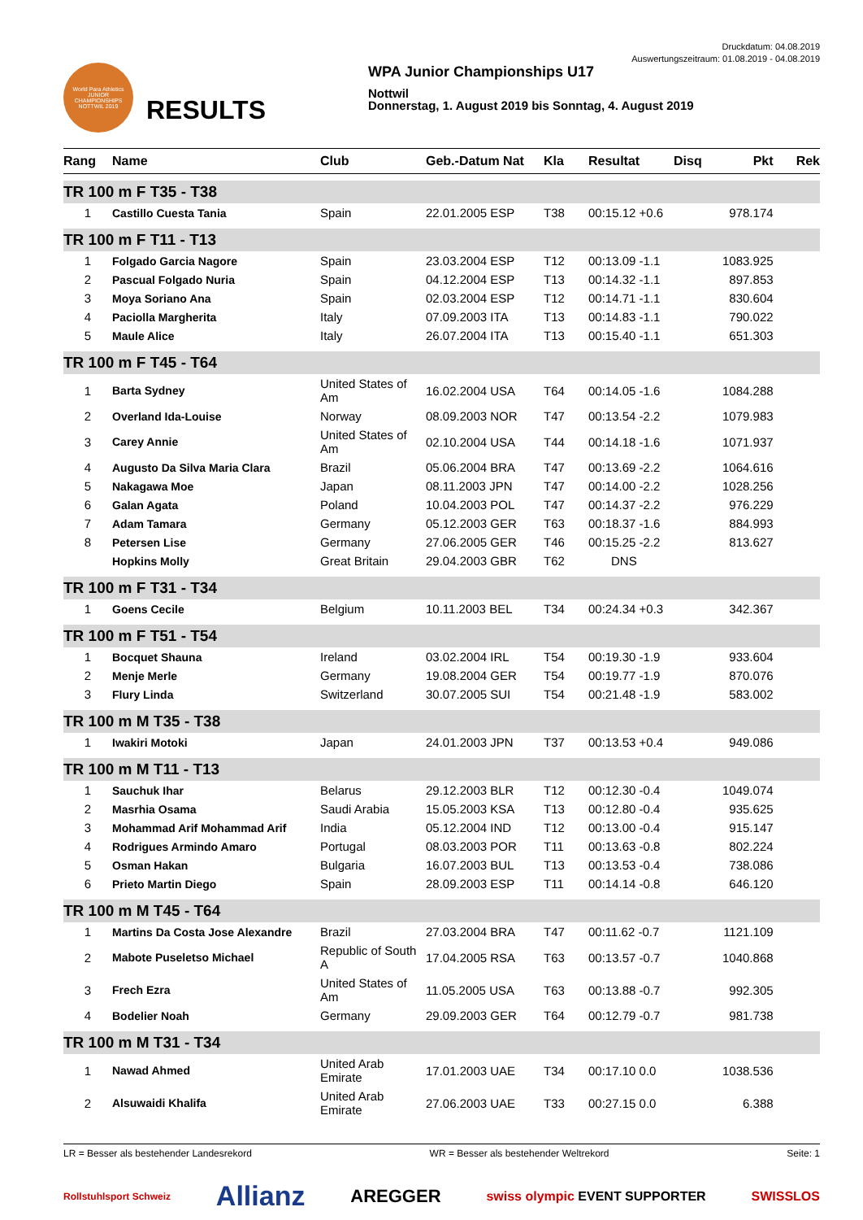Druckdatum: 04.08.2019
Auswertungszeitraum: 01.08.2019 - 04.08.2019
World Para Athletics
JUNIOR CHAMPIONSHIPS
NOTTWIL 2019
RESULTS
WPA Junior Championships U17
Nottwil
Donnerstag, 1. August 2019 bis Sonntag, 4. August 2019
| Rang | Name | Club | Geb.-Datum Nat | Kla | Resultat | Disq | Pkt | Rek |
| --- | --- | --- | --- | --- | --- | --- | --- | --- |
| TR 100 m F T35 - T38 | | | | | | | | |
| 1 | Castillo Cuesta Tania | Spain | 22.01.2005 ESP | T38 | 00:15.12 +0.6 | | 978.174 | |
| TR 100 m F T11 - T13 | | | | | | | | |
| 1 | Folgado Garcia Nagore | Spain | 23.03.2004 ESP | T12 | 00:13.09 -1.1 | | 1083.925 | |
| 2 | Pascual Folgado Nuria | Spain | 04.12.2004 ESP | T13 | 00:14.32 -1.1 | | 897.853 | |
| 3 | Moya Soriano Ana | Spain | 02.03.2004 ESP | T12 | 00:14.71 -1.1 | | 830.604 | |
| 4 | Paciolla Margherita | Italy | 07.09.2003 ITA | T13 | 00:14.83 -1.1 | | 790.022 | |
| 5 | Maule Alice | Italy | 26.07.2004 ITA | T13 | 00:15.40 -1.1 | | 651.303 | |
| TR 100 m F T45 - T64 | | | | | | | | |
| 1 | Barta Sydney | United States of Am | 16.02.2004 USA | T64 | 00:14.05 -1.6 | | 1084.288 | |
| 2 | Overland Ida-Louise | Norway | 08.09.2003 NOR | T47 | 00:13.54 -2.2 | | 1079.983 | |
| 3 | Carey Annie | United States of Am | 02.10.2004 USA | T44 | 00:14.18 -1.6 | | 1071.937 | |
| 4 | Augusto Da Silva Maria Clara | Brazil | 05.06.2004 BRA | T47 | 00:13.69 -2.2 | | 1064.616 | |
| 5 | Nakagawa Moe | Japan | 08.11.2003 JPN | T47 | 00:14.00 -2.2 | | 1028.256 | |
| 6 | Galan Agata | Poland | 10.04.2003 POL | T47 | 00:14.37 -2.2 | | 976.229 | |
| 7 | Adam Tamara | Germany | 05.12.2003 GER | T63 | 00:18.37 -1.6 | | 884.993 | |
| 8 | Petersen Lise | Germany | 27.06.2005 GER | T46 | 00:15.25 -2.2 | | 813.627 | |
| | Hopkins Molly | Great Britain | 29.04.2003 GBR | T62 | DNS | | | |
| TR 100 m F T31 - T34 | | | | | | | | |
| 1 | Goens Cecile | Belgium | 10.11.2003 BEL | T34 | 00:24.34 +0.3 | | 342.367 | |
| TR 100 m F T51 - T54 | | | | | | | | |
| 1 | Bocquet Shauna | Ireland | 03.02.2004 IRL | T54 | 00:19.30 -1.9 | | 933.604 | |
| 2 | Menje Merle | Germany | 19.08.2004 GER | T54 | 00:19.77 -1.9 | | 870.076 | |
| 3 | Flury Linda | Switzerland | 30.07.2005 SUI | T54 | 00:21.48 -1.9 | | 583.002 | |
| TR 100 m M T35 - T38 | | | | | | | | |
| 1 | Iwakiri Motoki | Japan | 24.01.2003 JPN | T37 | 00:13.53 +0.4 | | 949.086 | |
| TR 100 m M T11 - T13 | | | | | | | | |
| 1 | Sauchuk Ihar | Belarus | 29.12.2003 BLR | T12 | 00:12.30 -0.4 | | 1049.074 | |
| 2 | Masrhia Osama | Saudi Arabia | 15.05.2003 KSA | T13 | 00:12.80 -0.4 | | 935.625 | |
| 3 | Mohammad Arif Mohammad Arif | India | 05.12.2004 IND | T12 | 00:13.00 -0.4 | | 915.147 | |
| 4 | Rodrigues Armindo Amaro | Portugal | 08.03.2003 POR | T11 | 00:13.63 -0.8 | | 802.224 | |
| 5 | Osman Hakan | Bulgaria | 16.07.2003 BUL | T13 | 00:13.53 -0.4 | | 738.086 | |
| 6 | Prieto Martin Diego | Spain | 28.09.2003 ESP | T11 | 00:14.14 -0.8 | | 646.120 | |
| TR 100 m M T45 - T64 | | | | | | | | |
| 1 | Martins Da Costa Jose Alexandre | Brazil | 27.03.2004 BRA | T47 | 00:11.62 -0.7 | | 1121.109 | |
| 2 | Mabote Puseletso Michael | Republic of South A | 17.04.2005 RSA | T63 | 00:13.57 -0.7 | | 1040.868 | |
| 3 | Frech Ezra | United States of Am | 11.05.2005 USA | T63 | 00:13.88 -0.7 | | 992.305 | |
| 4 | Bodelier Noah | Germany | 29.09.2003 GER | T64 | 00:12.79 -0.7 | | 981.738 | |
| TR 100 m M T31 - T34 | | | | | | | | |
| 1 | Nawad Ahmed | United Arab Emirate | 17.01.2003 UAE | T34 | 00:17.10 0.0 | | 1038.536 | |
| 2 | Alsuwaidi Khalifa | United Arab Emirate | 27.06.2003 UAE | T33 | 00:27.15 0.0 | | 6.388 | |
LR = Besser als bestehender Landesrekord WR = Besser als bestehender Weltrekord Seite: 1
Rollstuhlsport Schweiz Allianz AREGGER swiss olympic EVENT SUPPORTER SWISSLOS